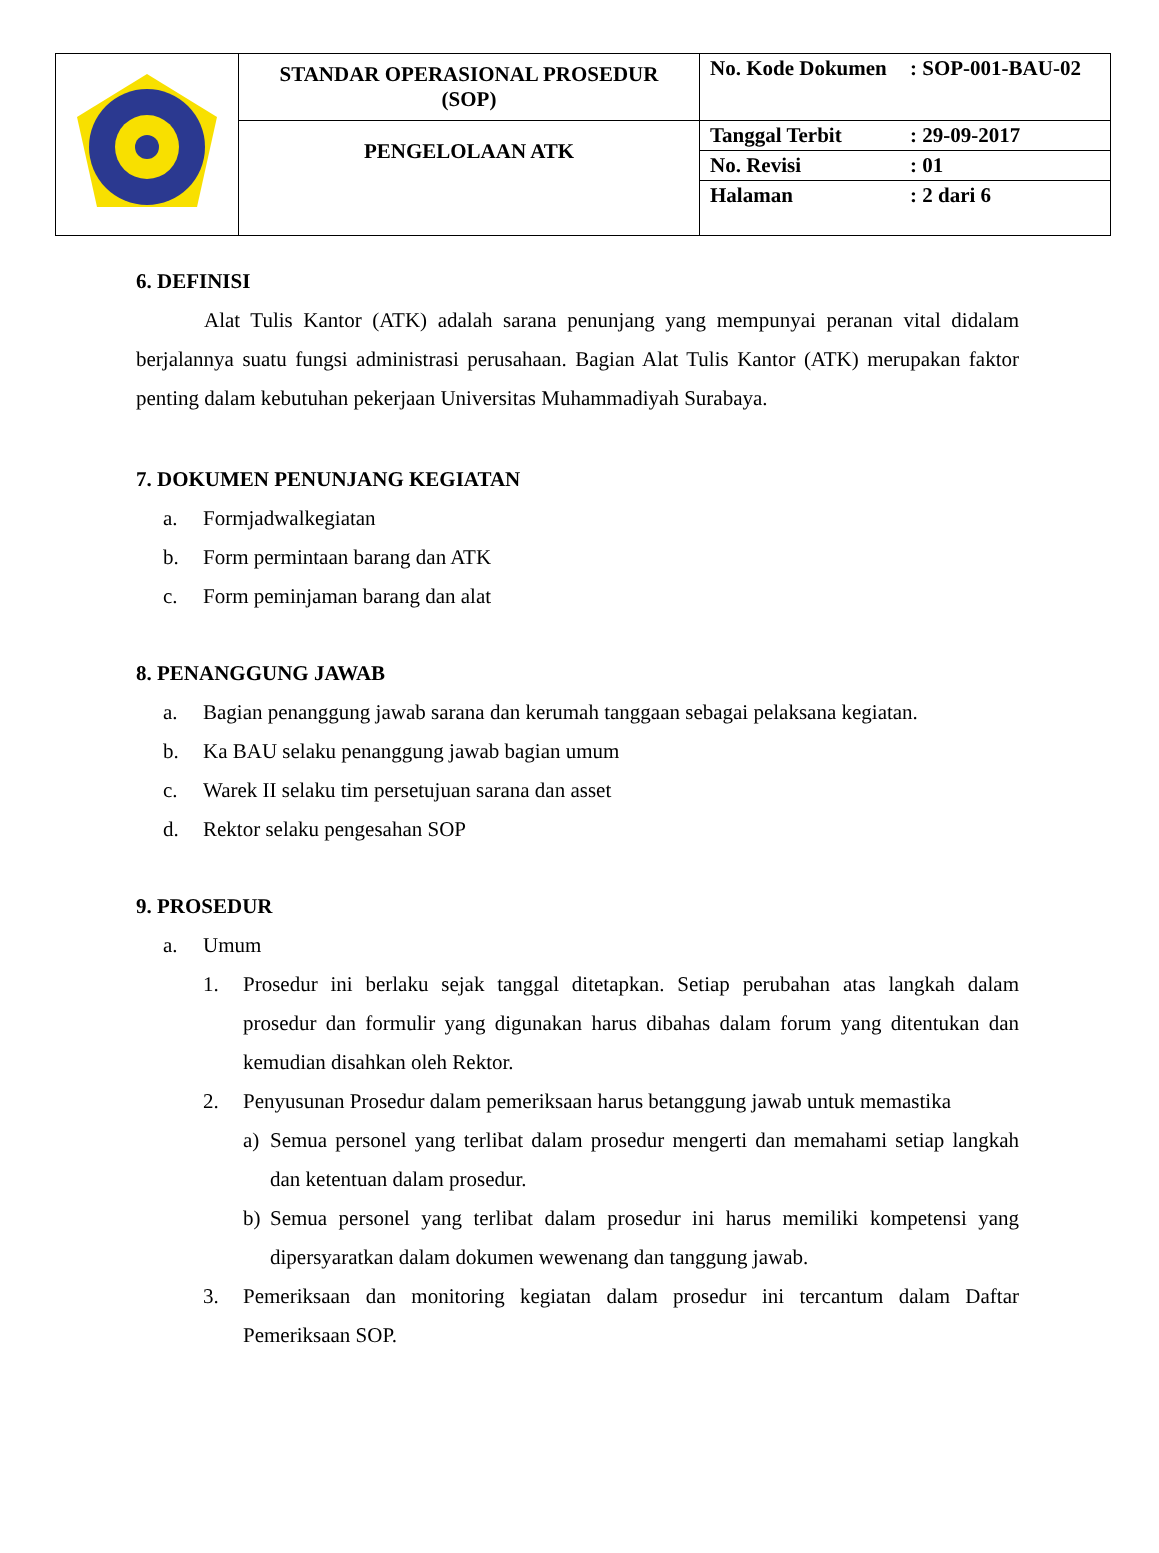| | STANDAR OPERASIONAL PROSEDUR (SOP) | No. Kode Dokumen : SOP-001-BAU-02 |
| | PENGELOLAAN ATK | Tanggal Terbit : 29-09-2017 |
| | | No. Revisi : 01 |
| | | Halaman : 2 dari 6 |
6. DEFINISI
Alat Tulis Kantor (ATK) adalah sarana penunjang yang mempunyai peranan vital didalam berjalannya suatu fungsi administrasi perusahaan. Bagian Alat Tulis Kantor (ATK) merupakan faktor penting dalam kebutuhan pekerjaan Universitas Muhammadiyah Surabaya.
7. DOKUMEN PENUNJANG KEGIATAN
a. Formjadwalkegiatan
b. Form permintaan barang dan ATK
c. Form peminjaman barang dan alat
8. PENANGGUNG JAWAB
a. Bagian penanggung jawab sarana dan kerumah tanggaan sebagai pelaksana kegiatan.
b. Ka BAU selaku penanggung jawab bagian umum
c. Warek II selaku tim persetujuan sarana dan asset
d. Rektor selaku pengesahan SOP
9. PROSEDUR
a. Umum
1. Prosedur ini berlaku sejak tanggal ditetapkan. Setiap perubahan atas langkah dalam prosedur dan formulir yang digunakan harus dibahas dalam forum yang ditentukan dan kemudian disahkan oleh Rektor.
2. Penyusunan Prosedur dalam pemeriksaan harus betanggung jawab untuk memastika
a) Semua personel yang terlibat dalam prosedur mengerti dan memahami setiap langkah dan ketentuan dalam prosedur.
b) Semua personel yang terlibat dalam prosedur ini harus memiliki kompetensi yang dipersyaratkan dalam dokumen wewenang dan tanggung jawab.
3. Pemeriksaan dan monitoring kegiatan dalam prosedur ini tercantum dalam Daftar Pemeriksaan SOP.